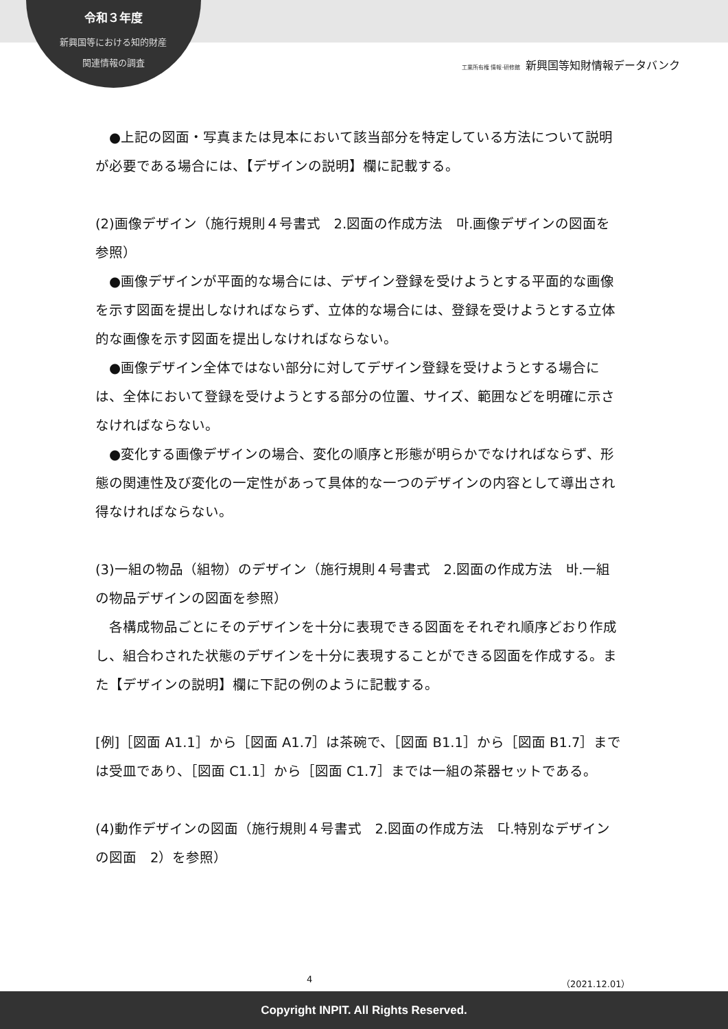令和３年度
新興国等における知的財産
関連情報の調査
工業所有権 情報·研修館 新興国等知財情報データバンク
　●上記の図面・写真または見本において該当部分を特定している方法について説明が必要である場合には、【デザインの説明】欄に記載する。
(2)画像デザイン（施行規則４号書式　2.図面の作成方法　마.画像デザインの図面を参照）
　●画像デザインが平面的な場合には、デザイン登録を受けようとする平面的な画像を示す図面を提出しなければならず、立体的な場合には、登録を受けようとする立体的な画像を示す図面を提出しなければならない。
　●画像デザイン全体ではない部分に対してデザイン登録を受けようとする場合には、全体において登録を受けようとする部分の位置、サイズ、範囲などを明確に示さなければならない。
　●変化する画像デザインの場合、変化の順序と形態が明らかでなければならず、形態の関連性及び変化の一定性があって具体的な一つのデザインの内容として導出され得なければならない。
(3)一組の物品（組物）のデザイン（施行規則４号書式　2.図面の作成方法　바.一組の物品デザインの図面を参照）
　各構成物品ごとにそのデザインを十分に表現できる図面をそれぞれ順序どおり作成し、組合わされた状態のデザインを十分に表現することができる図面を作成する。また【デザインの説明】欄に下記の例のように記載する。
[例]［図面 A1.1］から［図面 A1.7］は茶碗で、［図面 B1.1］から［図面 B1.7］までは受皿であり、［図面 C1.1］から［図面 C1.7］までは一組の茶器セットである。
(4)動作デザインの図面（施行規則４号書式　2.図面の作成方法　다.特別なデザインの図面　2）を参照）
4 （2021.12.01）
Copyright INPIT. All Rights Reserved.